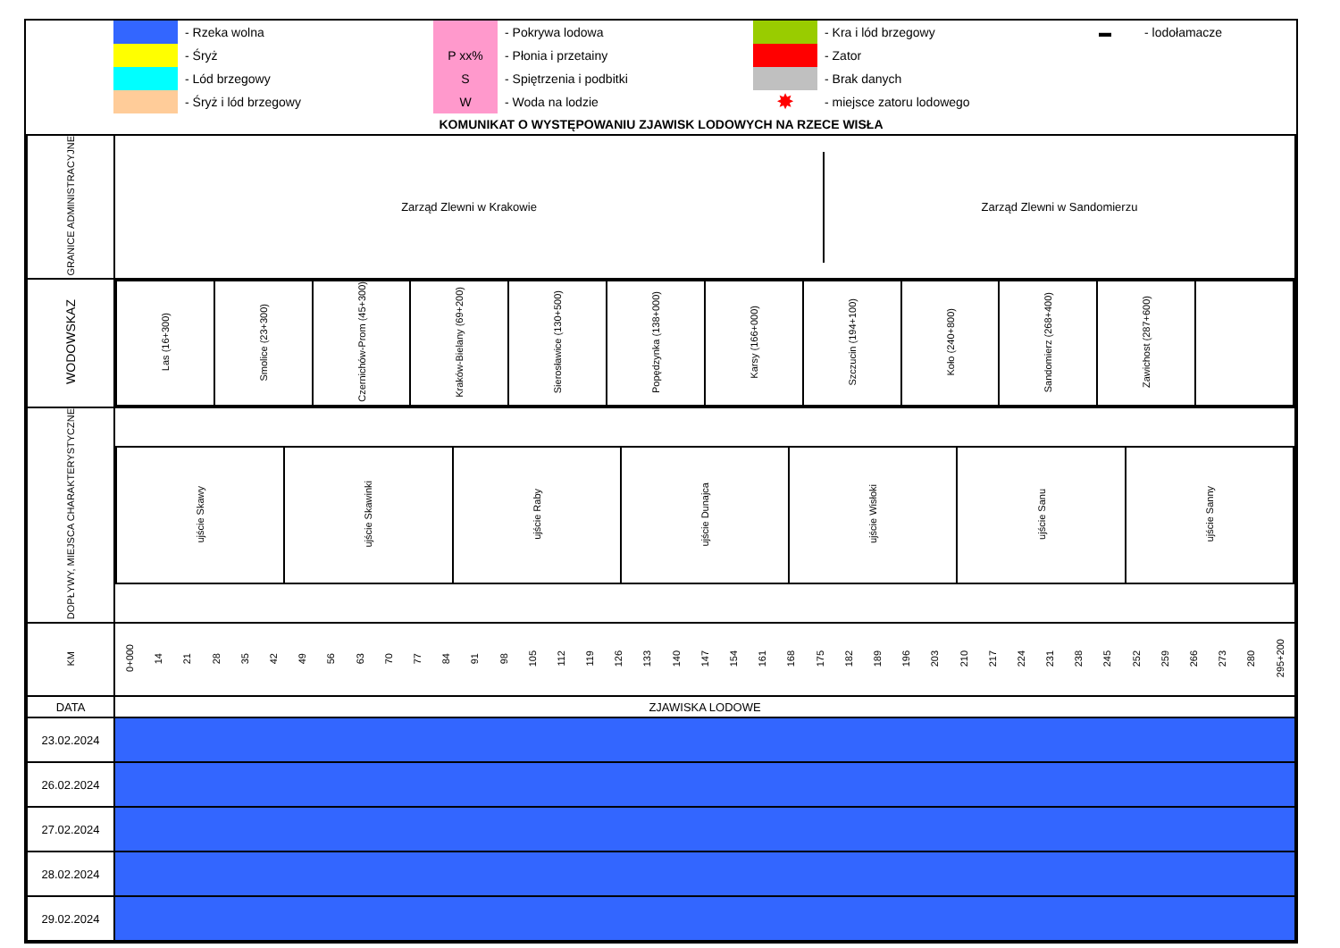- Rzeka wolna
- Śryż
- Lód brzegowy
- Śryż i lód brzegowy
- Pokrywa lodowa
P xx%
- Płonia i przetainy
S
- Spiętrzenia i podbitki
W
- Woda na lodzie
- Kra i lód brzegowy
- Zator
- Brak danych
✸
- miejsce zatoru lodowego
▬
- lodołamacze
KOMUNIKAT O WYSTĘPOWANIU ZJAWISK LODOWYCH NA RZECE WISŁA
| GRANICE ADMINISTRACYJNE | / Zarząd Zlewni w Krakowie / Zarząd Zlewni w Sandomierzu / |
| WODOWSKAZ | / Las (16+300) / Smolice (23+300) / Czernichów-Prom (45+300) / Kraków-Bielany (69+200) / Sierosławice (130+500) / Popędzynka (138+000) / Karsy (166+000) / Szczucin (194+100) / Koło (240+800) / Sandomierz (268+400) / Zawichost (287+600) / / |
| DOPŁYWY, MIEJSCA CHARAKTERYSTYCZNE | / ujście Skawy / ujście Skawinki / ujście Raby / ujście Dunajca / ujście Wisłoki / ujście Sanu / ujście Sanny / |
| KM | / 0+000 / 14 / 21 / 28 / 35 / 42 / 49 / 56 / 63 / 70 / 77 / 84 / 91 / 98 / 105 / 112 / 119 / 126 / 133 / 140 / 147 / 154 / 161 / 168 / 175 / 182 / 189 / 196 / 203 / 210 / 217 / 224 / 231 / 238 / 245 / 252 / 259 / 266 / 273 / 280 / 295+200 / |
| DATA | ZJAWISKA LODOWE |
| 23.02.2024 | |
| 26.02.2024 | |
| 27.02.2024 | |
| 28.02.2024 | |
| 29.02.2024 | |